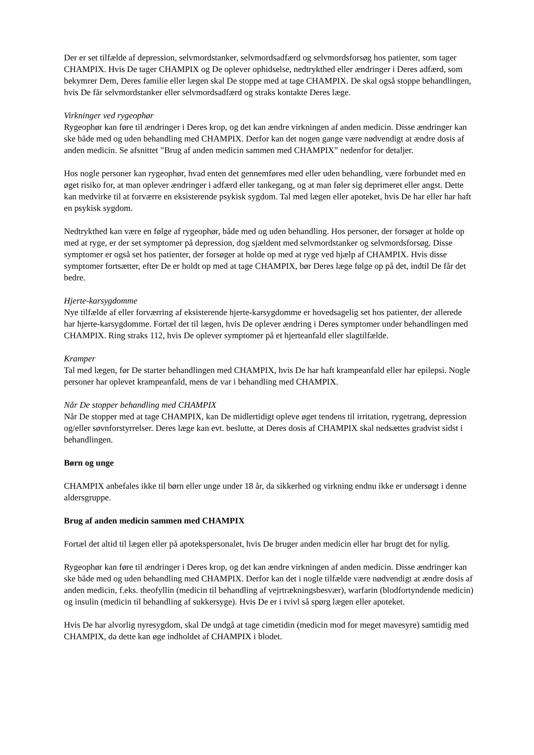Der er set tilfælde af depression, selvmordstanker, selvmordsadfærd og selvmordsforsøg hos patienter, som tager CHAMPIX. Hvis De tager CHAMPIX og De oplever ophidselse, nedtrykthed eller ændringer i Deres adfærd, som bekymrer Dem, Deres familie eller lægen skal De stoppe med at tage CHAMPIX. De skal også stoppe behandlingen, hvis De får selvmordstanker eller selvmordsadfærd og straks kontakte Deres læge.
Virkninger ved rygeophør
Rygeophør kan føre til ændringer i Deres krop, og det kan ændre virkningen af anden medicin. Disse ændringer kan ske både med og uden behandling med CHAMPIX. Derfor kan det nogen gange være nødvendigt at ændre dosis af anden medicin. Se afsnittet ”Brug af anden medicin sammen med CHAMPIX” nedenfor for detaljer.
Hos nogle personer kan rygeophør, hvad enten det gennemføres med eller uden behandling, være forbundet med en øget risiko for, at man oplever ændringer i adfærd eller tankegang, og at man føler sig deprimeret eller angst. Dette kan medvirke til at forværre en eksisterende psykisk sygdom. Tal med lægen eller apoteket, hvis De har eller har haft en psykisk sygdom.
Nedtrykthed kan være en følge af rygeophør, både med og uden behandling. Hos personer, der forsøger at holde op med at ryge, er der set symptomer på depression, dog sjældent med selvmordstanker og selvmordsforsøg. Disse symptomer er også set hos patienter, der forsøger at holde op med at ryge ved hjælp af CHAMPIX. Hvis disse symptomer fortsætter, efter De er holdt op med at tage CHAMPIX, bør Deres læge følge op på det, indtil De får det bedre.
Hjerte-karsygdomme
Nye tilfælde af eller forværring af eksisterende hjerte-karsygdomme er hovedsagelig set hos patienter, der allerede har hjerte-karsygdomme. Fortæl det til lægen, hvis De oplever ændring i Deres symptomer under behandlingen med CHAMPIX. Ring straks 112, hvis De oplever symptomer på et hjerteanfald eller slagtilfælde.
Kramper
Tal med lægen, før De starter behandlingen med CHAMPIX, hvis De har haft krampeanfald eller har epilepsi. Nogle personer har oplevet krampeanfald, mens de var i behandling med CHAMPIX.
Når De stopper behandling med CHAMPIX
Når De stopper med at tage CHAMPIX, kan De midlertidigt opleve øget tendens til irritation, rygetrang, depression og/eller søvnforstyrrelser. Deres læge kan evt. beslutte, at Deres dosis af CHAMPIX skal nedsættes gradvist sidst i behandlingen.
Børn og unge
CHAMPIX anbefales ikke til børn eller unge under 18 år, da sikkerhed og virkning endnu ikke er undersøgt i denne aldersgruppe.
Brug af anden medicin sammen med CHAMPIX
Fortæl det altid til lægen eller på apotekspersonalet, hvis De bruger anden medicin eller har brugt det for nylig.
Rygeophør kan føre til ændringer i Deres krop, og det kan ændre virkningen af anden medicin. Disse ændringer kan ske både med og uden behandling med CHAMPIX. Derfor kan det i nogle tilfælde være nødvendigt at ændre dosis af anden medicin, f.eks. theofyllin (medicin til behandling af vejrtrækningsbesvær), warfarin (blodfortyndende medicin) og insulin (medicin til behandling af sukkersyge). Hvis De er i tvivl så spørg lægen eller apoteket.
Hvis De har alvorlig nyresygdom, skal De undgå at tage cimetidin (medicin mod for meget mavesyre) samtidig med CHAMPIX, da dette kan øge indholdet af CHAMPIX i blodet.